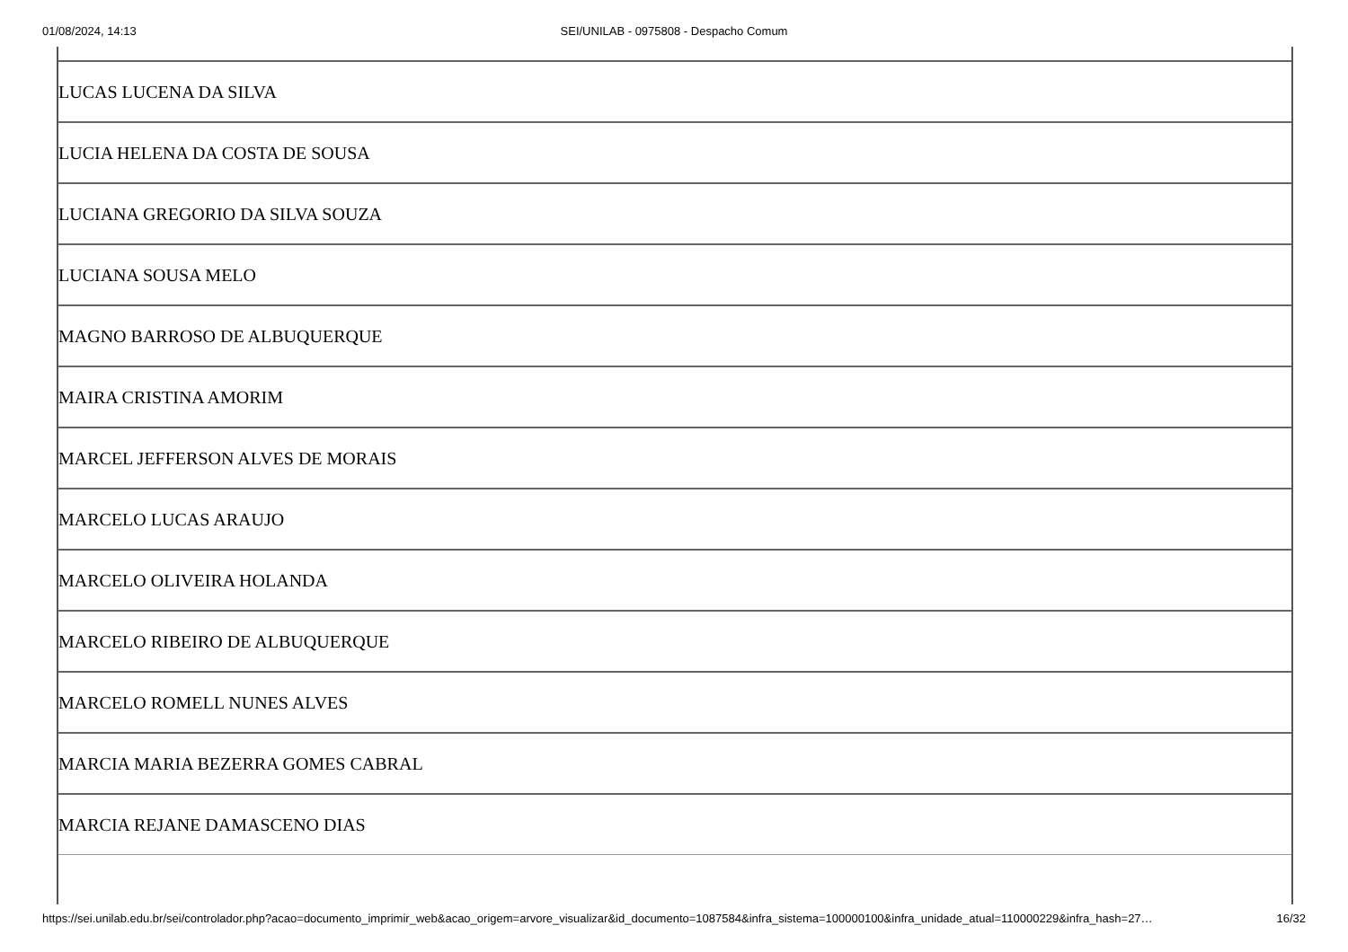01/08/2024, 14:13 SEI/UNILAB - 0975808 - Despacho Comum
| LUCAS LUCENA DA SILVA |
| LUCIA HELENA DA COSTA DE SOUSA |
| LUCIANA GREGORIO DA SILVA SOUZA |
| LUCIANA SOUSA MELO |
| MAGNO BARROSO DE ALBUQUERQUE |
| MAIRA CRISTINA AMORIM |
| MARCEL JEFFERSON ALVES DE MORAIS |
| MARCELO LUCAS ARAUJO |
| MARCELO OLIVEIRA HOLANDA |
| MARCELO RIBEIRO DE ALBUQUERQUE |
| MARCELO ROMELL NUNES ALVES |
| MARCIA MARIA BEZERRA GOMES CABRAL |
| MARCIA REJANE DAMASCENO DIAS |
https://sei.unilab.edu.br/sei/controlador.php?acao=documento_imprimir_web&acao_origem=arvore_visualizar&id_documento=1087584&infra_sistema=100000100&infra_unidade_atual=110000229&infra_hash=27… 16/32